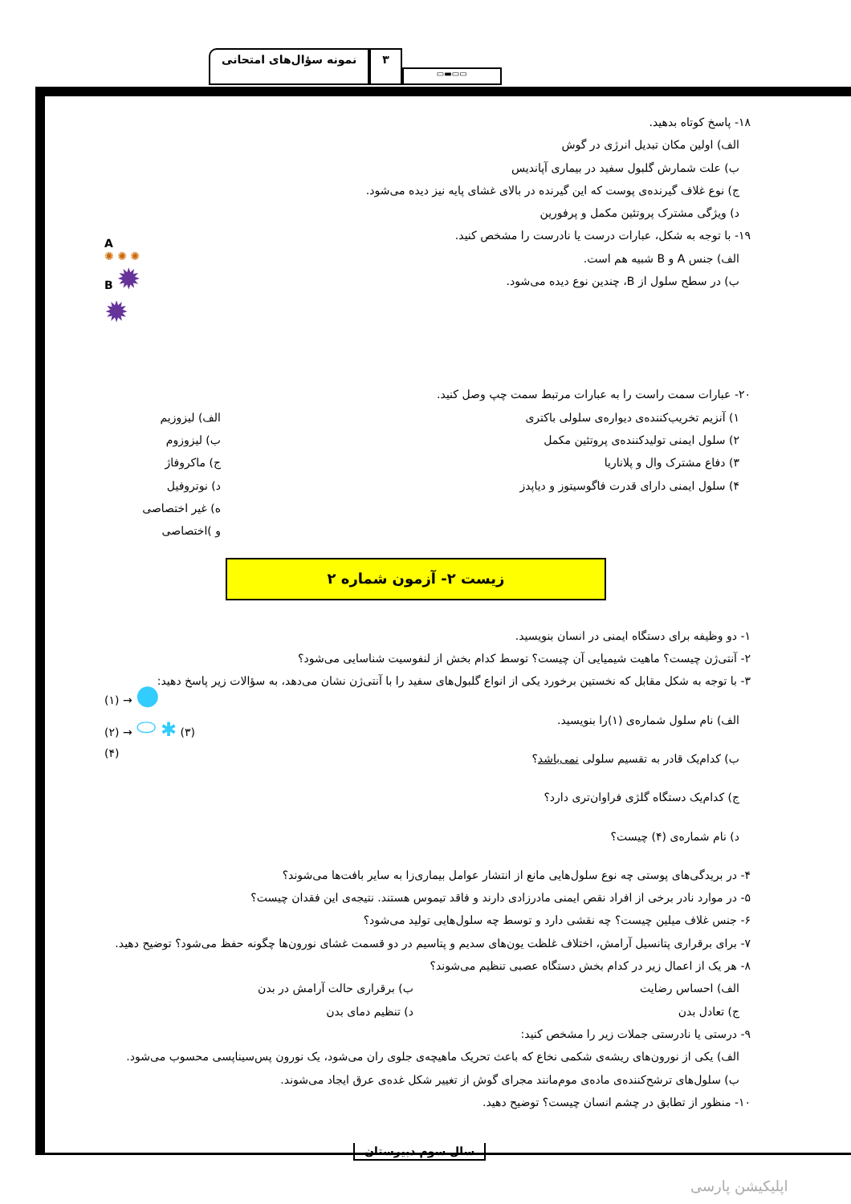نمونه سؤال‌های امتحانی ۳
▭▬▭▭
۱۸- پاسخ کوتاه بدهید.
الف) اولین مکان تبدیل انرژی در گوش
ب) علت شمارش گلبول سفید در بیماری آپاندیس
ج) نوع غلاف گیرنده‌ی پوست که این گیرنده در بالای غشای پایه نیز دیده می‌شود.
د) ویژگی مشترک پروتئین مکمل و پرفورین
۱۹- با توجه به شکل، عبارات درست یا نادرست را مشخص کنید.
الف) جنس A و B شبیه هم است.
ب) در سطح سلول از B، چندین نوع دیده می‌شود.
۲۰- عبارات سمت راست را به عبارات مرتبط سمت چپ وصل کنید.
۱) آنزیم تخریب‌کننده‌ی دیواره‌ی سلولی باکتری
الف) لیزوزیم
۲) سلول ایمنی تولیدکننده‌ی پروتئین مکمل
ب) لیزوزوم
۳) دفاع مشترک وال و پلاناریا ج) ماکروفاژ
۴) سلول ایمنی دارای قدرت فاگوسیتوز و دیاپدز
د) نوتروفیل
ه) غیر اختصاصی
و )اختصاصی
زیست ۲- آزمون شماره ۲
۱- دو وظیفه برای دستگاه ایمنی در انسان بنویسید.
۲- آنتی‌ژن چیست؟ ماهیت شیمیایی آن چیست؟ توسط کدام بخش از لنفوسیت شناسایی می‌شود؟
۳- با توجه به شکل مقابل که نخستین برخورد یکی از انواع گلبول‌های سفید را با آنتی‌ژن نشان می‌دهد، به سؤالات زیر پاسخ دهید:
الف) نام سلول شماره‌ی (۱)را بنویسید.
ب) کدام‌یک قادر به تقسیم سلولی نمی‌باشد؟
ج) کدام‌یک دستگاه گلژی فراوان‌تری دارد؟
د) نام شماره‌ی (۴) چیست؟
۴- در بریدگی‌های پوستی چه نوع سلول‌هایی مانع از انتشار عوامل بیماری‌زا به سایر بافت‌ها می‌شوند؟
۵- در موارد نادر برخی از افراد نقص ایمنی مادرزادی دارند و فاقد تیموس هستند. نتیجه‌ی این فقدان چیست؟
۶- جنس غلاف میلین چیست؟ چه نقشی دارد و توسط چه سلول‌هایی تولید می‌شود؟
۷- برای برقراری پتانسیل آرامش، اختلاف غلظت یون‌های سدیم و پتاسیم در دو قسمت غشای نورون‌ها چگونه حفظ می‌شود؟ توضیح دهید.
۸- هر یک از اعمال زیر در کدام بخش دستگاه عصبی تنظیم می‌شوند؟
الف) احساس رضایت ب) برقراری حالت آرامش در بدن
ج) تعادل بدن د) تنظیم دمای بدن
۹- درستی یا نادرستی جملات زیر را مشخص کنید:
الف) یکی از نورون‌های ریشه‌ی شکمی نخاع که باعث تحریک ماهیچه‌ی جلوی ران می‌شود، یک نورون پس‌سیناپسی محسوب می‌شود.
ب) سلول‌های ترشح‌کننده‌ی ماده‌ی موم‌مانند مجرای گوش از تغییر شکل غده‌ی عرق ایجاد می‌شوند.
۱۰- منظور از تطابق در چشم انسان چیست؟ توضیح دهید.
A
✺ ✺ ✺
B ✹
✹
(۱) → ●
(۲) → ⬭ ✱ (۳)
(۴)
سال سوم دبیرستان
اپلیکیشن پارسی